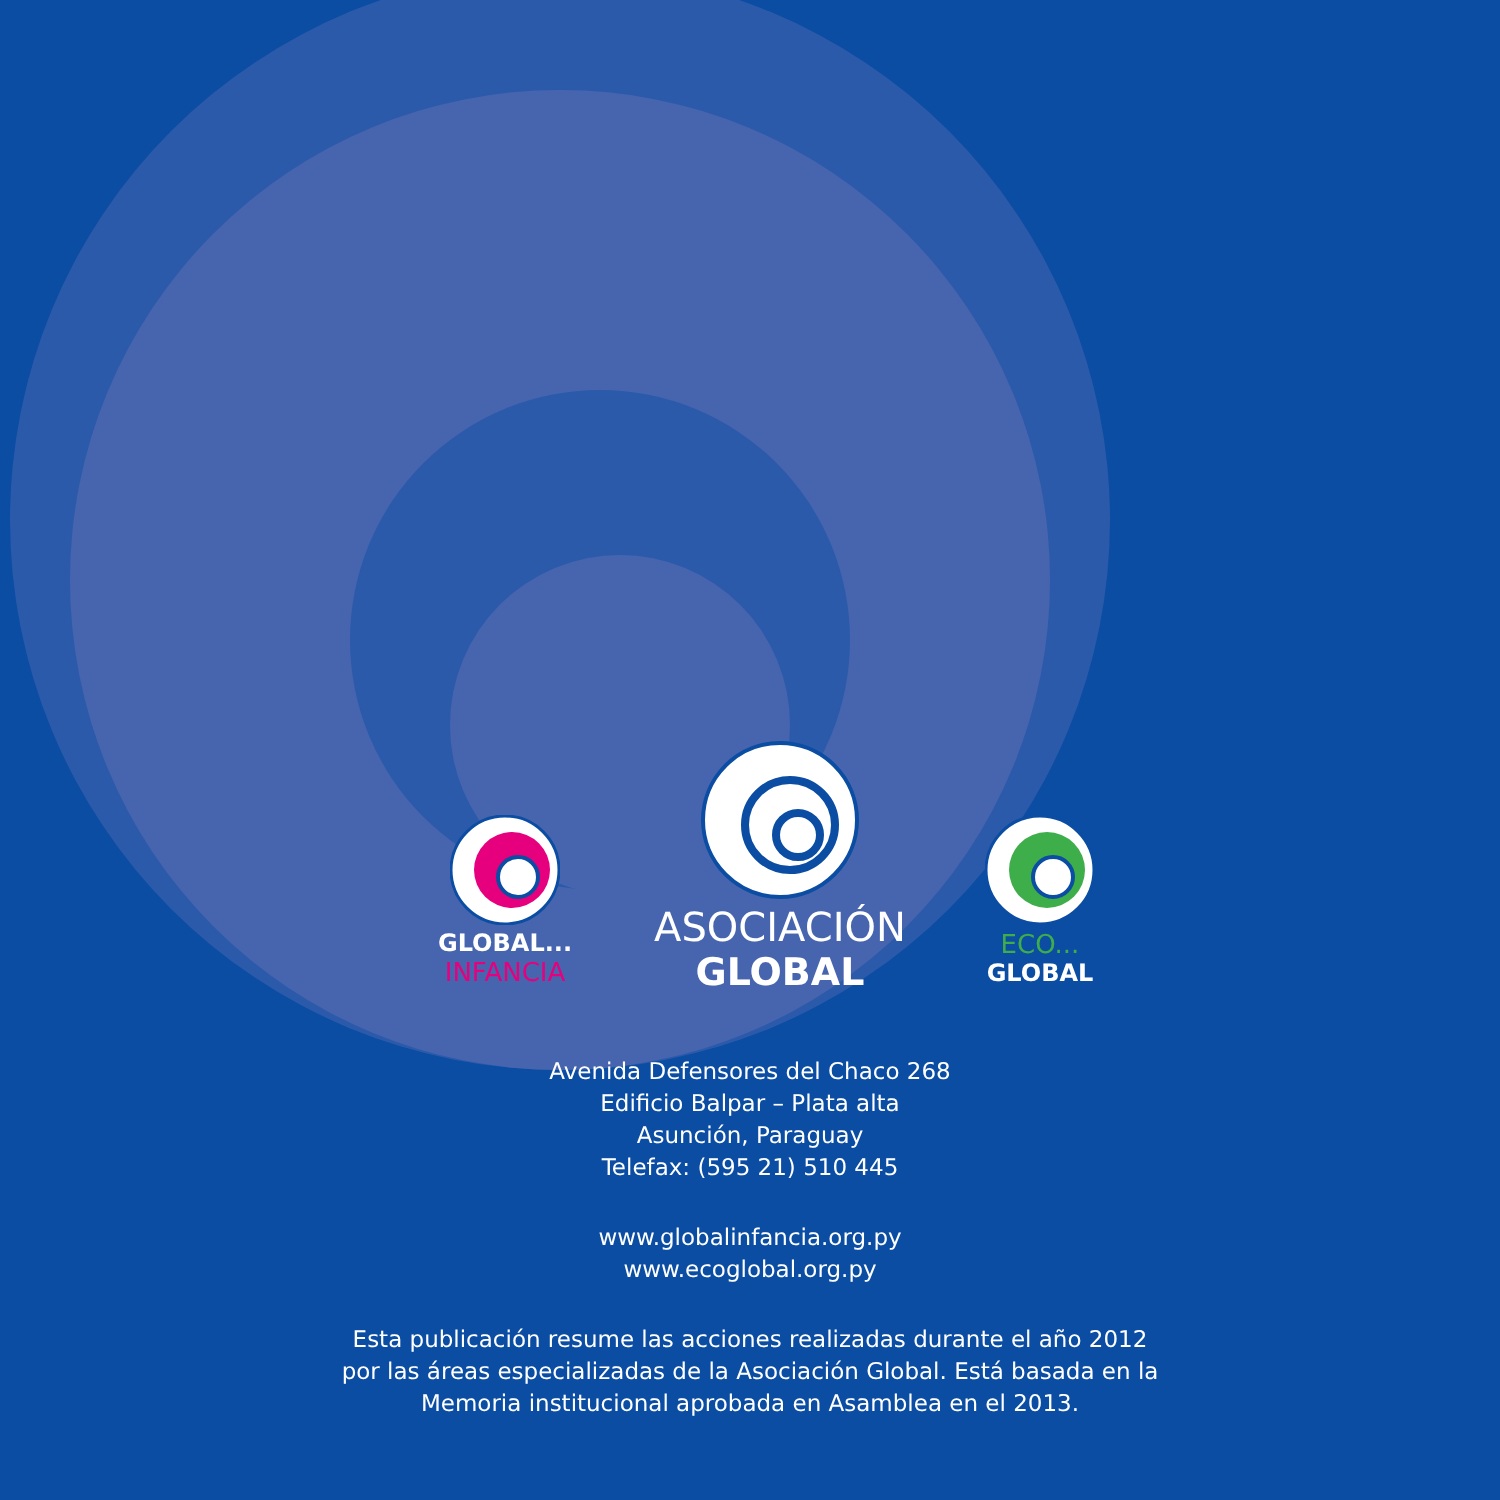GLOBAL...
INFANCIA
ASOCIACIÓN
GLOBAL
ECO...
GLOBAL
Avenida Defensores del Chaco 268
Edificio Balpar – Plata alta
Asunción, Paraguay
Telefax: (595 21) 510 445
www.globalinfancia.org.py
www.ecoglobal.org.py
Esta publicación resume las acciones realizadas durante el año 2012
por las áreas especializadas de la Asociación Global. Está basada en la
Memoria institucional aprobada en Asamblea en el 2013.